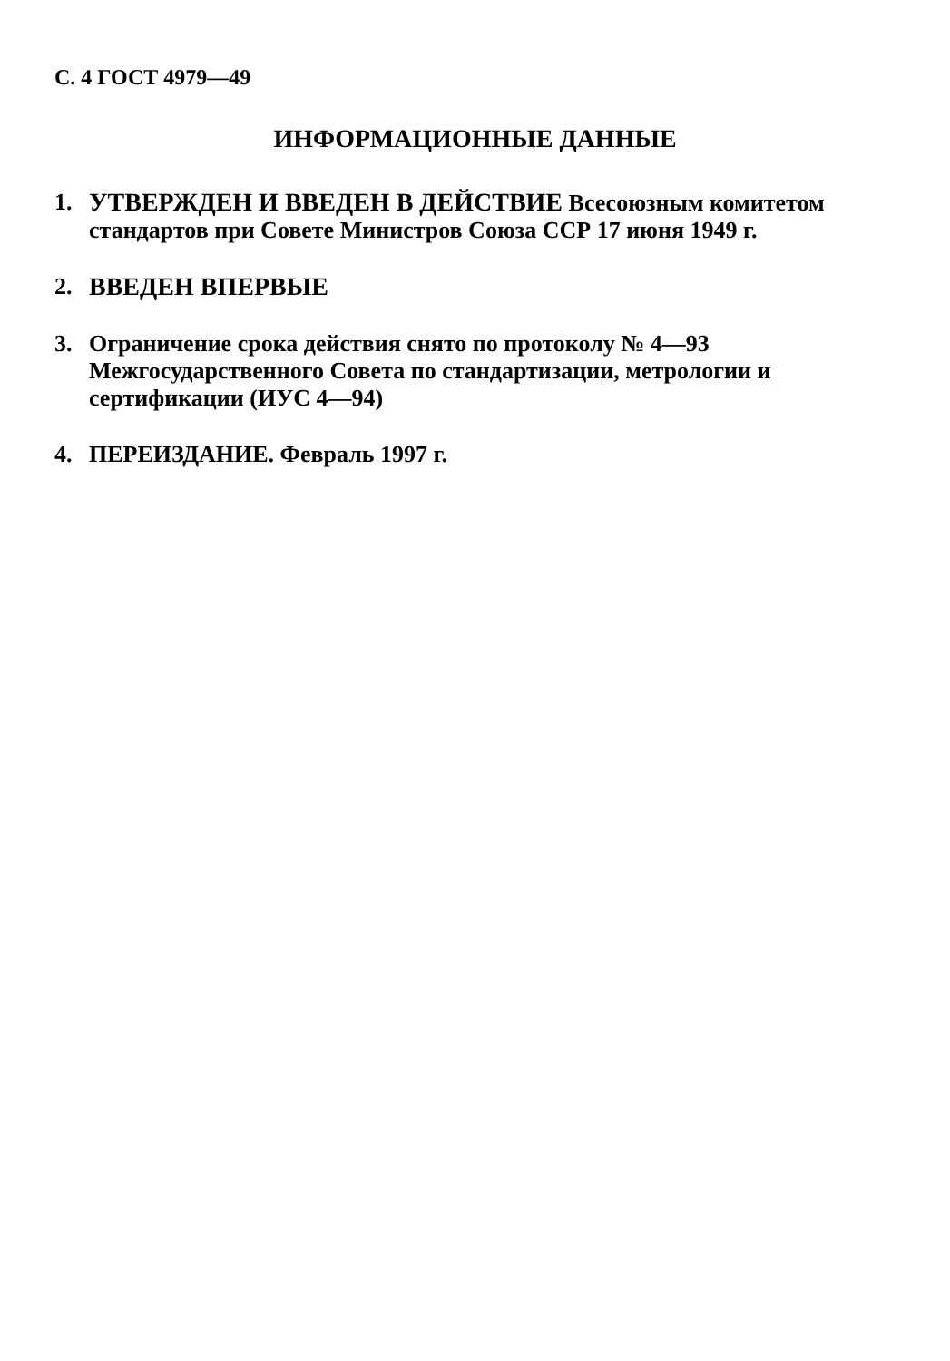С. 4 ГОСТ 4979—49
ИНФОРМАЦИОННЫЕ ДАННЫЕ
1. УТВЕРЖДЕН И ВВЕДЕН В ДЕЙСТВИЕ Всесоюзным комитетом стандартов при Совете Министров Союза ССР 17 июня 1949 г.
2. ВВЕДЕН ВПЕРВЫЕ
3. Ограничение срока действия снято по протоколу № 4—93 Межгосударственного Совета по стандартизации, метрологии и сертификации (ИУС 4—94)
4. ПЕРЕИЗДАНИЕ. Февраль 1997 г.